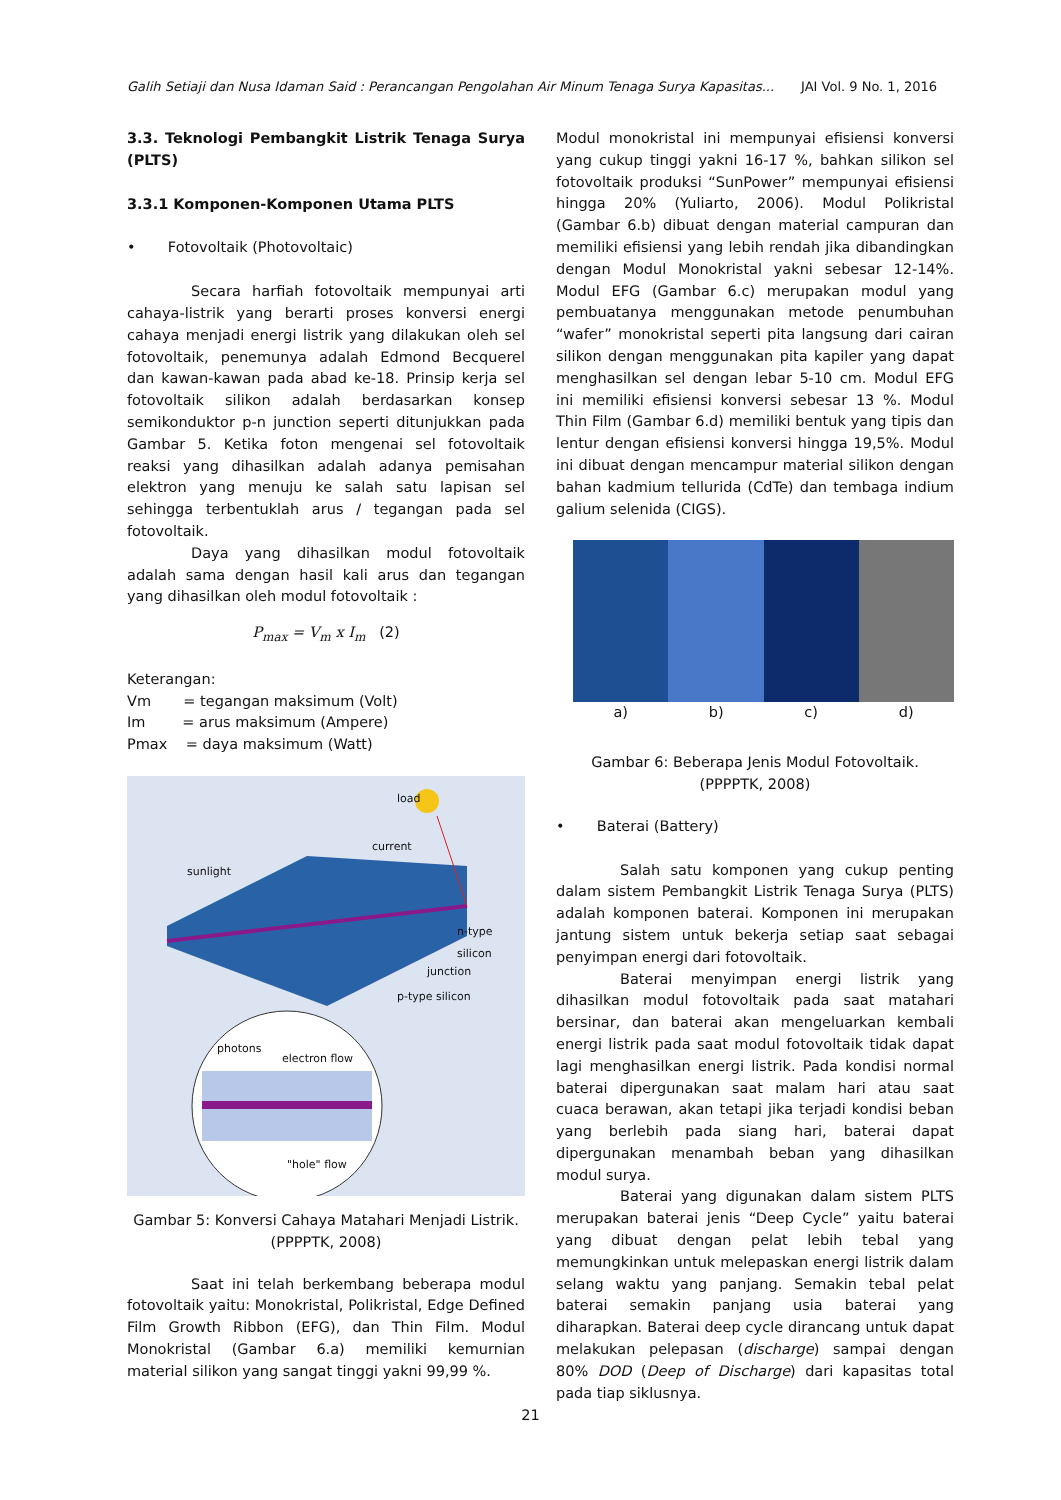Galih Setiaji dan Nusa Idaman Said : Perancangan Pengolahan Air Minum Tenaga Surya Kapasitas... JAI Vol. 9 No. 1, 2016
3.3. Teknologi Pembangkit Listrik Tenaga Surya (PLTS)
3.3.1 Komponen-Komponen Utama PLTS
• Fotovoltaik (Photovoltaic)
Secara harfiah fotovoltaik mempunyai arti cahaya-listrik yang berarti proses konversi energi cahaya menjadi energi listrik yang dilakukan oleh sel fotovoltaik, penemunya adalah Edmond Becquerel dan kawan-kawan pada abad ke-18. Prinsip kerja sel fotovoltaik silikon adalah berdasarkan konsep semikonduktor p-n junction seperti ditunjukkan pada Gambar 5. Ketika foton mengenai sel fotovoltaik reaksi yang dihasilkan adalah adanya pemisahan elektron yang menuju ke salah satu lapisan sel sehingga terbentuklah arus / tegangan pada sel fotovoltaik.
Daya yang dihasilkan modul fotovoltaik adalah sama dengan hasil kali arus dan tegangan yang dihasilkan oleh modul fotovoltaik :
P<sub>max</sub> = V<sub>m</sub> x I<sub>m</sub> (2)
Keterangan:
Vm = tegangan maksimum (Volt)
Im = arus maksimum (Ampere)
Pmax = daya maksimum (Watt)
load
current
sunlight
n-type silicon
junction
p-type silicon
photons
electron flow
"hole" flow
Gambar 5: Konversi Cahaya Matahari Menjadi Listrik. (PPPPTK, 2008)
Saat ini telah berkembang beberapa modul fotovoltaik yaitu: Monokristal, Polikristal, Edge Defined Film Growth Ribbon (EFG), dan Thin Film. Modul Monokristal (Gambar 6.a) memiliki kemurnian material silikon yang sangat tinggi yakni 99,99 %.
Modul monokristal ini mempunyai efisiensi konversi yang cukup tinggi yakni 16-17 %, bahkan silikon sel fotovoltaik produksi “SunPower” mempunyai efisiensi hingga 20% (Yuliarto, 2006). Modul Polikristal (Gambar 6.b) dibuat dengan material campuran dan memiliki efisiensi yang lebih rendah jika dibandingkan dengan Modul Monokristal yakni sebesar 12-14%. Modul EFG (Gambar 6.c) merupakan modul yang pembuatanya menggunakan metode penumbuhan “wafer” monokristal seperti pita langsung dari cairan silikon dengan menggunakan pita kapiler yang dapat menghasilkan sel dengan lebar 5-10 cm. Modul EFG ini memiliki efisiensi konversi sebesar 13 %. Modul Thin Film (Gambar 6.d) memiliki bentuk yang tipis dan lentur dengan efisiensi konversi hingga 19,5%. Modul ini dibuat dengan mencampur material silikon dengan bahan kadmium tellurida (CdTe) dan tembaga indium galium selenida (CIGS).
a) b) c) d)
Gambar 6: Beberapa Jenis Modul Fotovoltaik.
(PPPPTK, 2008)
• Baterai (Battery)
Salah satu komponen yang cukup penting dalam sistem Pembangkit Listrik Tenaga Surya (PLTS) adalah komponen baterai. Komponen ini merupakan jantung sistem untuk bekerja setiap saat sebagai penyimpan energi dari fotovoltaik.
Baterai menyimpan energi listrik yang dihasilkan modul fotovoltaik pada saat matahari bersinar, dan baterai akan mengeluarkan kembali energi listrik pada saat modul fotovoltaik tidak dapat lagi menghasilkan energi listrik. Pada kondisi normal baterai dipergunakan saat malam hari atau saat cuaca berawan, akan tetapi jika terjadi kondisi beban yang berlebih pada siang hari, baterai dapat dipergunakan menambah beban yang dihasilkan modul surya.
Baterai yang digunakan dalam sistem PLTS merupakan baterai jenis “Deep Cycle” yaitu baterai yang dibuat dengan pelat lebih tebal yang memungkinkan untuk melepaskan energi listrik dalam selang waktu yang panjang. Semakin tebal pelat baterai semakin panjang usia baterai yang diharapkan. Baterai deep cycle dirancang untuk dapat melakukan pelepasan (discharge) sampai dengan 80% DOD (Deep of Discharge) dari kapasitas total pada tiap siklusnya.
21